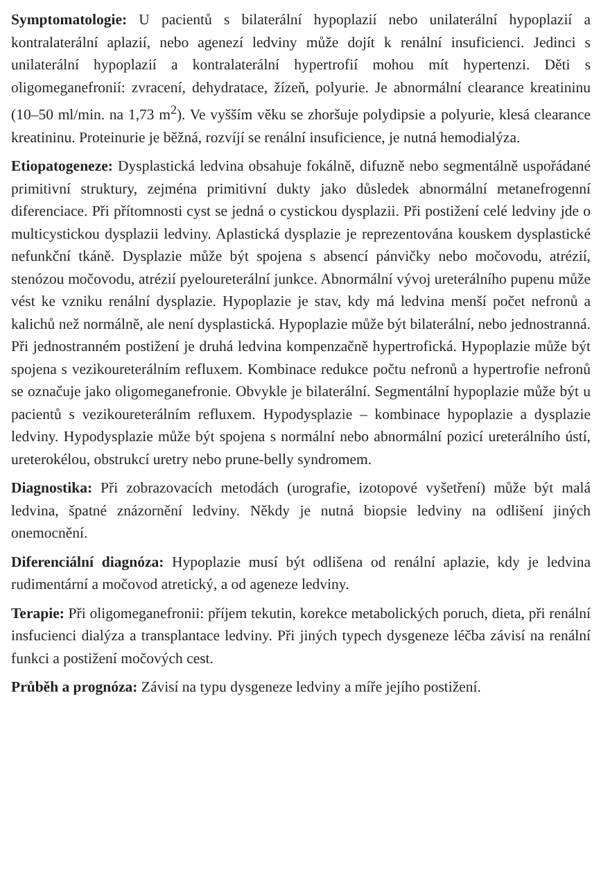Symptomatologie: U pacientů s bilaterální hypoplazií nebo unilaterální hypoplazií a kontralaterální aplazií, nebo agenezí ledviny může dojít k renální insuficienci. Jedinci s unilaterální hypoplazií a kontralaterální hypertrofií mohou mít hypertenzi. Děti s oligomeganefronií: zvracení, dehydratace, žízeň, polyurie. Je abnormální clearance kreatininu (10–50 ml/min. na 1,73 m<sup>2</sup>). Ve vyšším věku se zhoršuje polydipsie a polyurie, klesá clearance kreatininu. Proteinurie je běžná, rozvíjí se renální insuficience, je nutná hemodialýza.
Etiopatogeneze: Dysplastická ledvina obsahuje fokálně, difuzně nebo segmentálně uspořádané primitivní struktury, zejména primitivní dukty jako důsledek abnormální metanefrogenní diferenciace. Při přítomnosti cyst se jedná o cystickou dysplazii. Při postižení celé ledviny jde o multicystickou dysplazii ledviny. Aplastická dysplazie je reprezentována kouskem dysplastické nefunkční tkáně. Dysplazie může být spojena s absencí pánvičky nebo močovodu, atrézií, stenózou močovodu, atrézií pyeloureterální junkce. Abnormální vývoj ureterálního pupenu může vést ke vzniku renální dysplazie. Hypoplazie je stav, kdy má ledvina menší počet nefronů a kalichů než normálně, ale není dysplastická. Hypoplazie může být bilaterální, nebo jednostranná. Při jednostranném postižení je druhá ledvina kompenzačně hypertrofická. Hypoplazie může být spojena s vezikoureterálním refluxem. Kombinace redukce počtu nefronů a hypertrofie nefronů se označuje jako oligomeganefronie. Obvykle je bilaterální. Segmentální hypoplazie může být u pacientů s vezikoureterálním refluxem. Hypodysplazie – kombinace hypoplazie a dysplazie ledviny. Hypodysplazie může být spojena s normální nebo abnormální pozicí ureterálního ústí, ureterokélou, obstrukcí uretry nebo prune-belly syndromem.
Diagnostika: Při zobrazovacích metodách (urografie, izotopové vyšetření) může být malá ledvina, špatné znázornění ledviny. Někdy je nutná biopsie ledviny na odlišení jiných onemocnění.
Diferenciální diagnóza: Hypoplazie musí být odlišena od renální aplazie, kdy je ledvina rudimentární a močovod atretický, a od ageneze ledviny.
Terapie: Při oligomeganefronii: příjem tekutin, korekce metabolických poruch, dieta, při renální insfucienci dialýza a transplantace ledviny. Při jiných typech dysgeneze léčba závisí na renální funkci a postižení močových cest.
Průběh a prognóza: Závisí na typu dysgeneze ledviny a míře jejího postižení.